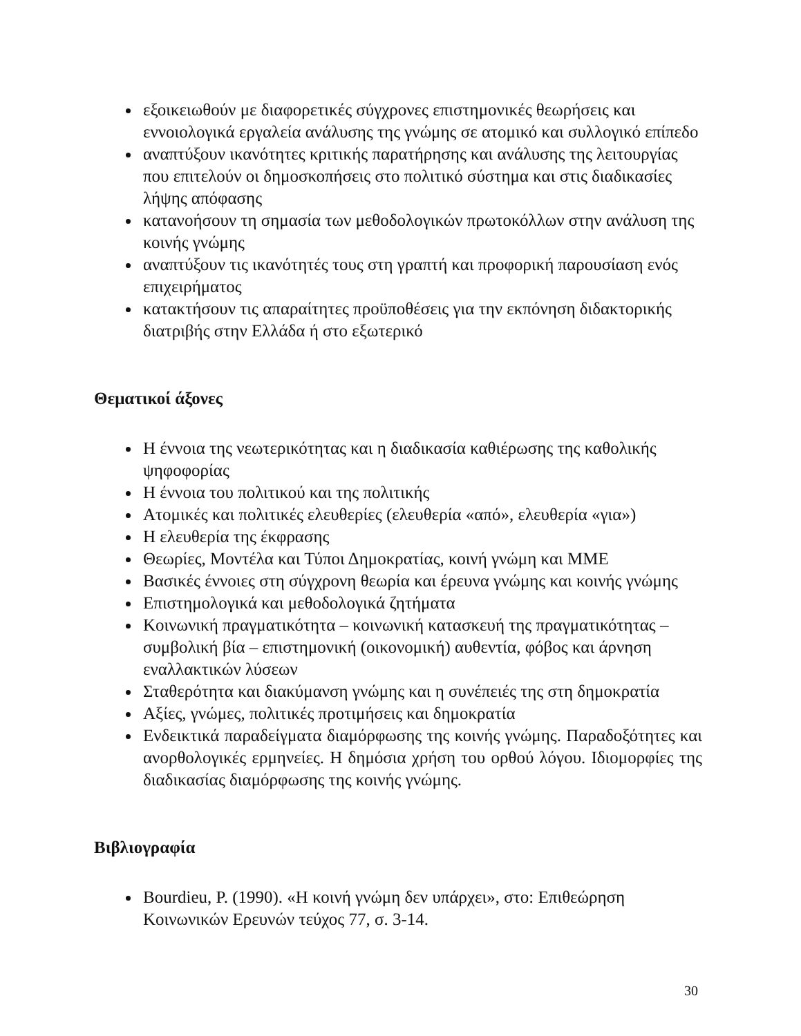εξοικειωθούν με διαφορετικές σύγχρονες επιστημονικές θεωρήσεις και εννοιολογικά εργαλεία ανάλυσης της γνώμης σε ατομικό και συλλογικό επίπεδο
αναπτύξουν ικανότητες κριτικής παρατήρησης και ανάλυσης της λειτουργίας που επιτελούν οι δημοσκοπήσεις στο πολιτικό σύστημα και στις διαδικασίες λήψης απόφασης
κατανοήσουν τη σημασία των μεθοδολογικών πρωτοκόλλων στην ανάλυση της κοινής γνώμης
αναπτύξουν τις ικανότητές τους στη γραπτή και προφορική παρουσίαση ενός επιχειρήματος
κατακτήσουν τις απαραίτητες προϋποθέσεις για την εκπόνηση διδακτορικής διατριβής στην Ελλάδα ή στο εξωτερικό
Θεματικοί άξονες
Η έννοια της νεωτερικότητας και η διαδικασία καθιέρωσης της καθολικής ψηφοφορίας
Η έννοια του πολιτικού και της πολιτικής
Ατομικές και πολιτικές ελευθερίες (ελευθερία «από», ελευθερία «για»)
Η ελευθερία της έκφρασης
Θεωρίες, Μοντέλα και Τύποι Δημοκρατίας, κοινή γνώμη και ΜΜΕ
Βασικές έννοιες στη σύγχρονη θεωρία και έρευνα γνώμης και κοινής γνώμης
Επιστημολογικά και μεθοδολογικά ζητήματα
Κοινωνική πραγματικότητα – κοινωνική κατασκευή της πραγματικότητας – συμβολική βία – επιστημονική (οικονομική) αυθεντία, φόβος και άρνηση εναλλακτικών λύσεων
Σταθερότητα και διακύμανση γνώμης και η συνέπειές της στη δημοκρατία
Αξίες, γνώμες, πολιτικές προτιμήσεις και δημοκρατία
Ενδεικτικά παραδείγματα διαμόρφωσης της κοινής γνώμης. Παραδοξότητες και ανορθολογικές ερμηνείες. Η δημόσια χρήση του ορθού λόγου. Ιδιομορφίες της διαδικασίας διαμόρφωσης της κοινής γνώμης.
Βιβλιογραφία
Bourdieu, P. (1990). «Η κοινή γνώμη δεν υπάρχει», στο: Επιθεώρηση Κοινωνικών Ερευνών τεύχος 77, σ. 3-14.
30